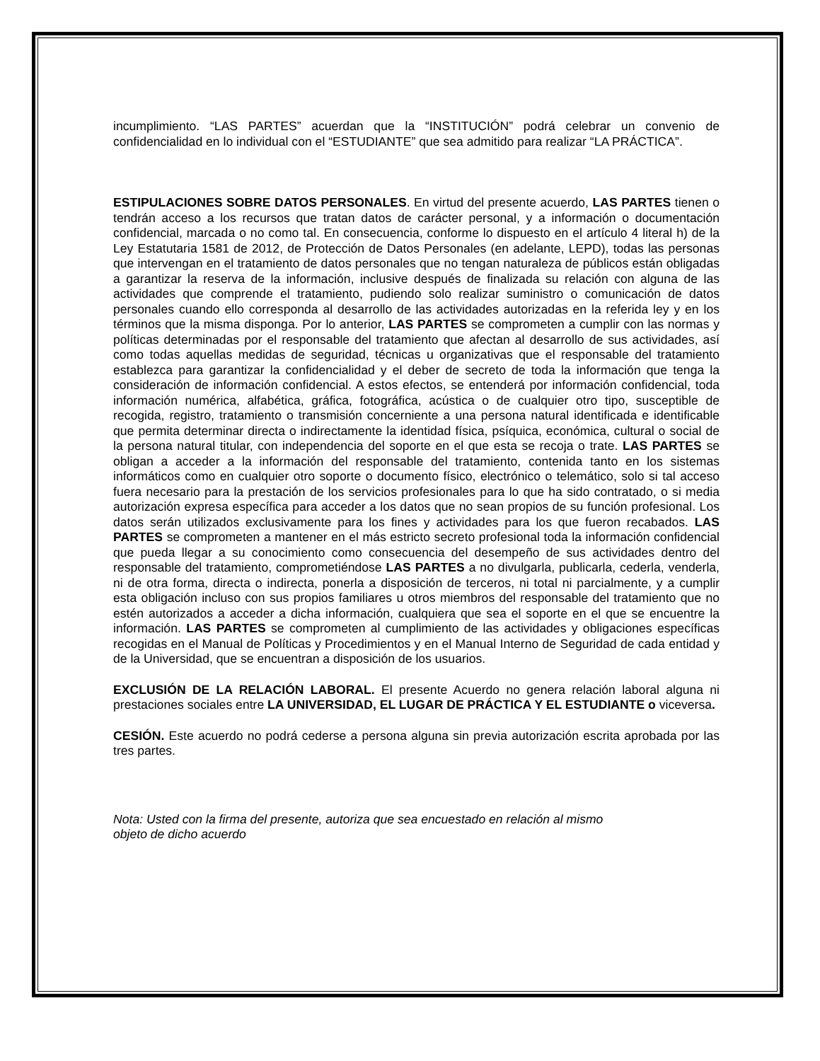incumplimiento. “LAS PARTES” acuerdan que la “INSTITUCIÓN” podrá celebrar un convenio de confidencialidad en lo individual con el “ESTUDIANTE” que sea admitido para realizar “LA PRÁCTICA”.
ESTIPULACIONES SOBRE DATOS PERSONALES. En virtud del presente acuerdo, LAS PARTES tienen o tendrán acceso a los recursos que tratan datos de carácter personal, y a información o documentación confidencial, marcada o no como tal. En consecuencia, conforme lo dispuesto en el artículo 4 literal h) de la Ley Estatutaria 1581 de 2012, de Protección de Datos Personales (en adelante, LEPD), todas las personas que intervengan en el tratamiento de datos personales que no tengan naturaleza de públicos están obligadas a garantizar la reserva de la información, inclusive después de finalizada su relación con alguna de las actividades que comprende el tratamiento, pudiendo solo realizar suministro o comunicación de datos personales cuando ello corresponda al desarrollo de las actividades autorizadas en la referida ley y en los términos que la misma disponga. Por lo anterior, LAS PARTES se comprometen a cumplir con las normas y políticas determinadas por el responsable del tratamiento que afectan al desarrollo de sus actividades, así como todas aquellas medidas de seguridad, técnicas u organizativas que el responsable del tratamiento establezca para garantizar la confidencialidad y el deber de secreto de toda la información que tenga la consideración de información confidencial. A estos efectos, se entenderá por información confidencial, toda información numérica, alfabética, gráfica, fotográfica, acústica o de cualquier otro tipo, susceptible de recogida, registro, tratamiento o transmisión concerniente a una persona natural identificada e identificable que permita determinar directa o indirectamente la identidad física, psíquica, económica, cultural o social de la persona natural titular, con independencia del soporte en el que esta se recoja o trate. LAS PARTES se obligan a acceder a la información del responsable del tratamiento, contenida tanto en los sistemas informáticos como en cualquier otro soporte o documento físico, electrónico o telemático, solo si tal acceso fuera necesario para la prestación de los servicios profesionales para lo que ha sido contratado, o si media autorización expresa específica para acceder a los datos que no sean propios de su función profesional. Los datos serán utilizados exclusivamente para los fines y actividades para los que fueron recabados. LAS PARTES se comprometen a mantener en el más estricto secreto profesional toda la información confidencial que pueda llegar a su conocimiento como consecuencia del desempeño de sus actividades dentro del responsable del tratamiento, comprometiéndose LAS PARTES a no divulgarla, publicarla, cederla, venderla, ni de otra forma, directa o indirecta, ponerla a disposición de terceros, ni total ni parcialmente, y a cumplir esta obligación incluso con sus propios familiares u otros miembros del responsable del tratamiento que no estén autorizados a acceder a dicha información, cualquiera que sea el soporte en el que se encuentre la información. LAS PARTES se comprometen al cumplimiento de las actividades y obligaciones específicas recogidas en el Manual de Políticas y Procedimientos y en el Manual Interno de Seguridad de cada entidad y de la Universidad, que se encuentran a disposición de los usuarios.
EXCLUSIÓN DE LA RELACIÓN LABORAL. El presente Acuerdo no genera relación laboral alguna ni prestaciones sociales entre LA UNIVERSIDAD, EL LUGAR DE PRÁCTICA Y EL ESTUDIANTE o viceversa.
CESIÓN. Este acuerdo no podrá cederse a persona alguna sin previa autorización escrita aprobada por las tres partes.
Nota: Usted con la firma del presente, autoriza que sea encuestado en relación al mismo
objeto de dicho acuerdo